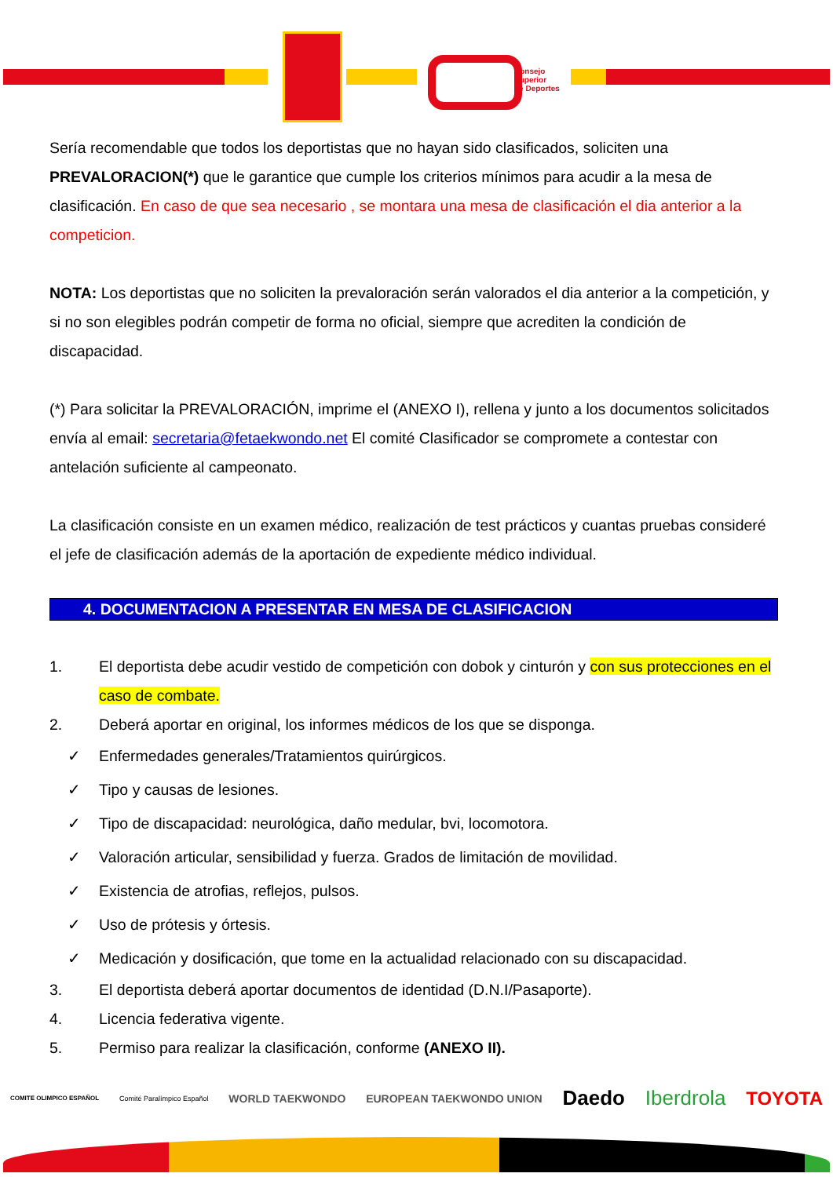Consejo
Superior
de Deportes
Sería recomendable que todos los deportistas que no hayan sido clasificados, soliciten una PREVALORACION(*) que le garantice que cumple los criterios mínimos para acudir a la mesa de clasificación. En caso de que sea necesario , se montara una mesa de clasificación el dia anterior a la competicion.
NOTA: Los deportistas que no soliciten la prevaloración serán valorados el dia anterior a la competición, y si no son elegibles podrán competir de forma no oficial, siempre que acrediten la condición de discapacidad.
(*) Para solicitar la PREVALORACIÓN, imprime el (ANEXO I), rellena y junto a los documentos solicitados envía al email: secretaria@fetaekwondo.net El comité Clasificador se compromete a contestar con antelación suficiente al campeonato.
La clasificación consiste en un examen médico, realización de test prácticos y cuantas pruebas consideré el jefe de clasificación además de la aportación de expediente médico individual.
4. DOCUMENTACION A PRESENTAR EN MESA DE CLASIFICACION
1. El deportista debe acudir vestido de competición con dobok y cinturón y con sus protecciones en el caso de combate.
2. Deberá aportar en original, los informes médicos de los que se disponga.
✓ Enfermedades generales/Tratamientos quirúrgicos.
✓ Tipo y causas de lesiones.
✓ Tipo de discapacidad: neurológica, daño medular, bvi, locomotora.
✓ Valoración articular, sensibilidad y fuerza. Grados de limitación de movilidad.
✓ Existencia de atrofias, reflejos, pulsos.
✓ Uso de prótesis y órtesis.
✓ Medicación y dosificación, que tome en la actualidad relacionado con su discapacidad.
3. El deportista deberá aportar documentos de identidad (D.N.I/Pasaporte).
4. Licencia federativa vigente.
5. Permiso para realizar la clasificación, conforme (ANEXO II).
COMITE OLIMPICO ESPAÑOL Comité Paralímpico Español WORLD TAEKWONDO EUROPEAN TAEKWONDO UNION Daedo Iberdrola TOYOTA